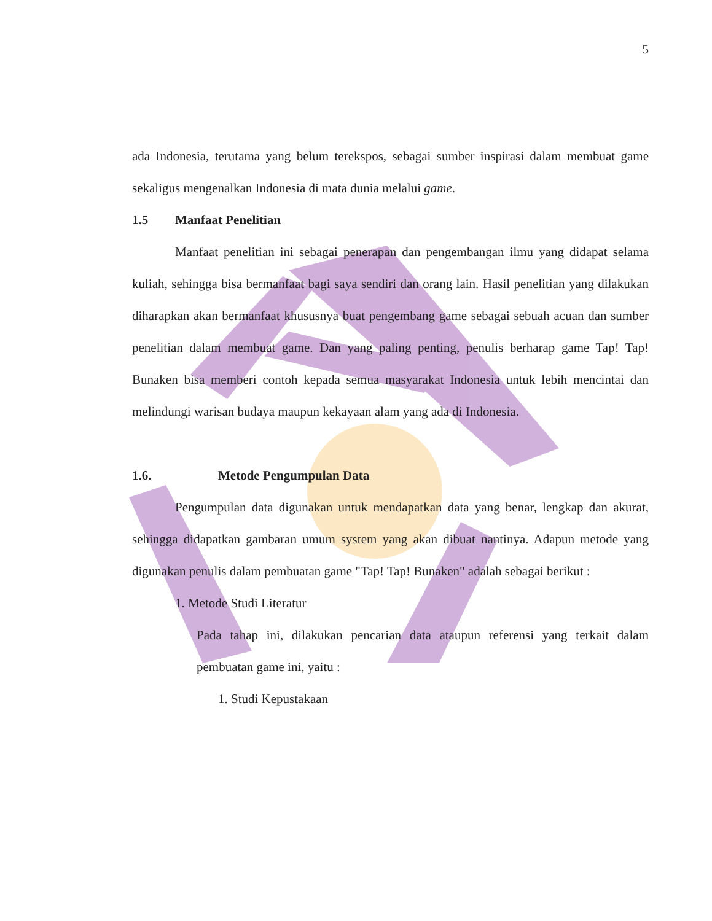5
ada Indonesia, terutama yang belum terekspos, sebagai sumber inspirasi dalam membuat game sekaligus mengenalkan Indonesia di mata dunia melalui game.
1.5 Manfaat Penelitian
Manfaat penelitian ini sebagai penerapan dan pengembangan ilmu yang didapat selama kuliah, sehingga bisa bermanfaat bagi saya sendiri dan orang lain. Hasil penelitian yang dilakukan diharapkan akan bermanfaat khususnya buat pengembang game sebagai sebuah acuan dan sumber penelitian dalam membuat game. Dan yang paling penting, penulis berharap game Tap! Tap! Bunaken bisa memberi contoh kepada semua masyarakat Indonesia untuk lebih mencintai dan melindungi warisan budaya maupun kekayaan alam yang ada di Indonesia.
1.6. Metode Pengumpulan Data
Pengumpulan data digunakan untuk mendapatkan data yang benar, lengkap dan akurat, sehingga didapatkan gambaran umum system yang akan dibuat nantinya. Adapun metode yang digunakan penulis dalam pembuatan game "Tap! Tap! Bunaken" adalah sebagai berikut :
1. Metode Studi Literatur
Pada tahap ini, dilakukan pencarian data ataupun referensi yang terkait dalam pembuatan game ini, yaitu :
1. Studi Kepustakaan